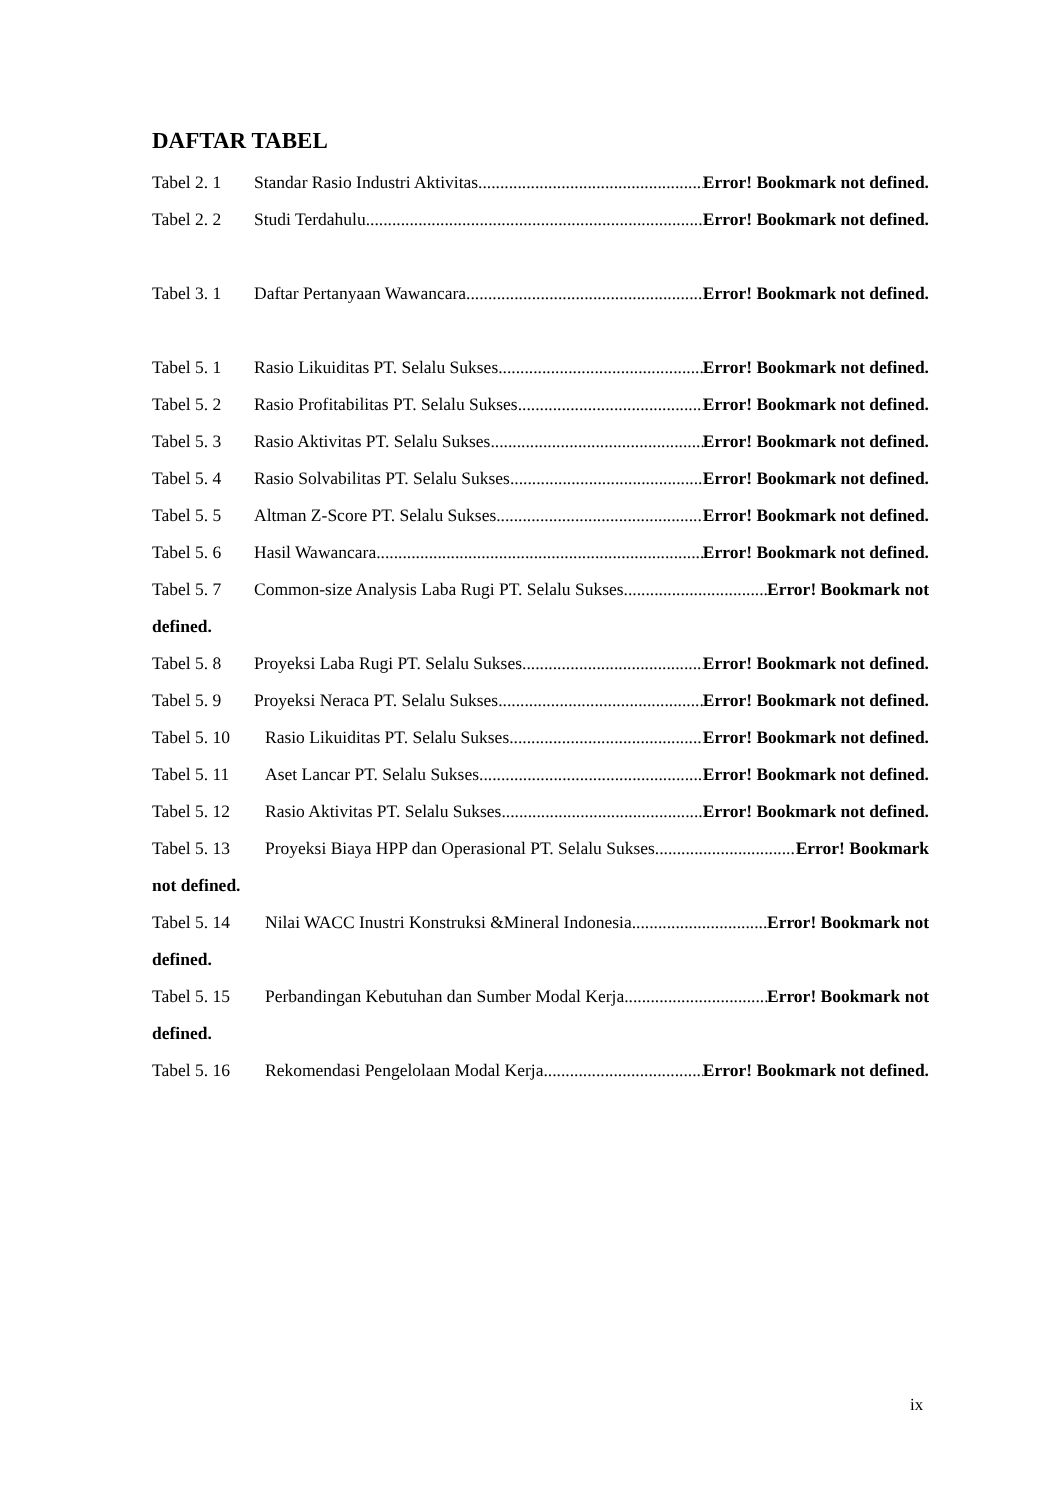DAFTAR TABEL
Tabel 2. 1 Standar Rasio Industri Aktivitas Error! Bookmark not defined.
Tabel 2. 2 Studi Terdahulu Error! Bookmark not defined.
Tabel 3. 1 Daftar Pertanyaan Wawancara Error! Bookmark not defined.
Tabel 5. 1 Rasio Likuiditas PT. Selalu Sukses Error! Bookmark not defined.
Tabel 5. 2 Rasio Profitabilitas PT. Selalu Sukses Error! Bookmark not defined.
Tabel 5. 3 Rasio Aktivitas PT. Selalu Sukses Error! Bookmark not defined.
Tabel 5. 4 Rasio Solvabilitas PT. Selalu Sukses Error! Bookmark not defined.
Tabel 5. 5 Altman Z-Score PT. Selalu Sukses Error! Bookmark not defined.
Tabel 5. 6 Hasil Wawancara Error! Bookmark not defined.
Tabel 5. 7 Common-size Analysis Laba Rugi PT. Selalu Sukses Error! Bookmark not
defined.
Tabel 5. 8 Proyeksi Laba Rugi PT. Selalu Sukses Error! Bookmark not defined.
Tabel 5. 9 Proyeksi Neraca PT. Selalu Sukses Error! Bookmark not defined.
Tabel 5. 10 Rasio Likuiditas PT. Selalu Sukses Error! Bookmark not defined.
Tabel 5. 11 Aset Lancar PT. Selalu Sukses Error! Bookmark not defined.
Tabel 5. 12 Rasio Aktivitas PT. Selalu Sukses Error! Bookmark not defined.
Tabel 5. 13 Proyeksi Biaya HPP dan Operasional PT. Selalu Sukses Error! Bookmark
not defined.
Tabel 5. 14 Nilai WACC Inustri Konstruksi &Mineral Indonesia Error! Bookmark not
defined.
Tabel 5. 15 Perbandingan Kebutuhan dan Sumber Modal Kerja Error! Bookmark not
defined.
Tabel 5. 16 Rekomendasi Pengelolaan Modal Kerja Error! Bookmark not defined.
ix